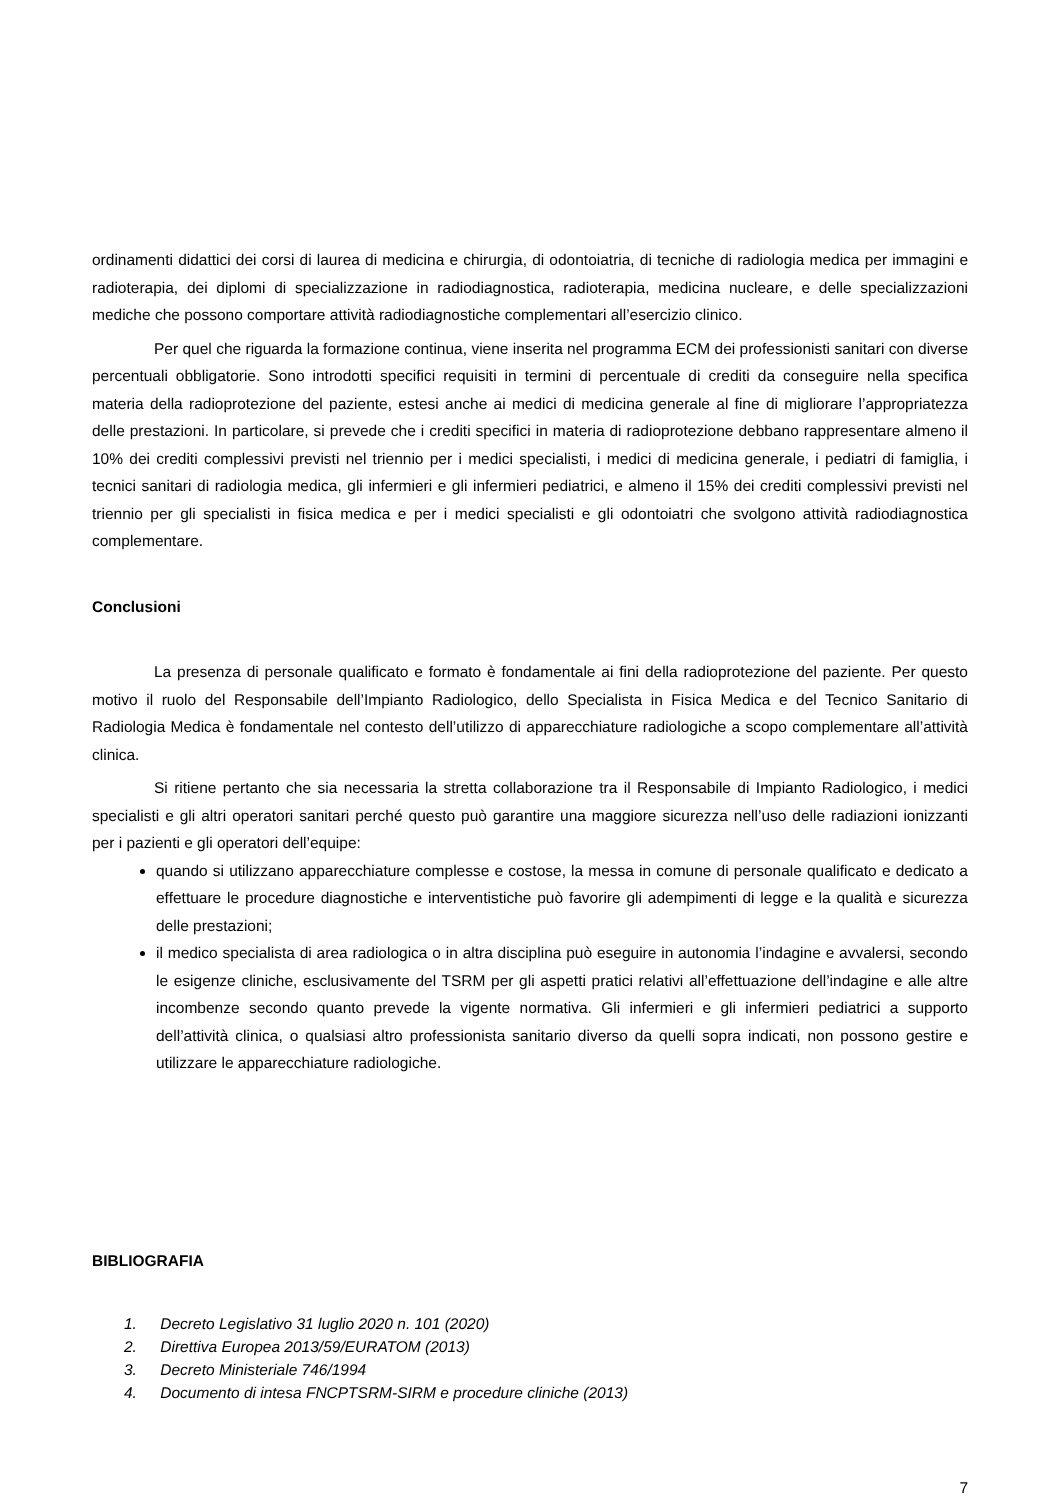ordinamenti didattici dei corsi di laurea di medicina e chirurgia, di odontoiatria, di tecniche di radiologia medica per immagini e radioterapia, dei diplomi di specializzazione in radiodiagnostica, radioterapia, medicina nucleare, e delle specializzazioni mediche che possono comportare attività radiodiagnostiche complementari all’esercizio clinico.
Per quel che riguarda la formazione continua, viene inserita nel programma ECM dei professionisti sanitari con diverse percentuali obbligatorie. Sono introdotti specifici requisiti in termini di percentuale di crediti da conseguire nella specifica materia della radioprotezione del paziente, estesi anche ai medici di medicina generale al fine di migliorare l’appropriatezza delle prestazioni. In particolare, si prevede che i crediti specifici in materia di radioprotezione debbano rappresentare almeno il 10% dei crediti complessivi previsti nel triennio per i medici specialisti, i medici di medicina generale, i pediatri di famiglia, i tecnici sanitari di radiologia medica, gli infermieri e gli infermieri pediatrici, e almeno il 15% dei crediti complessivi previsti nel triennio per gli specialisti in fisica medica e per i medici specialisti e gli odontoiatri che svolgono attività radiodiagnostica complementare.
Conclusioni
La presenza di personale qualificato e formato è fondamentale ai fini della radioprotezione del paziente. Per questo motivo il ruolo del Responsabile dell’Impianto Radiologico, dello Specialista in Fisica Medica e del Tecnico Sanitario di Radiologia Medica è fondamentale nel contesto dell’utilizzo di apparecchiature radiologiche a scopo complementare all’attività clinica.
Si ritiene pertanto che sia necessaria la stretta collaborazione tra il Responsabile di Impianto Radiologico, i medici specialisti e gli altri operatori sanitari perché questo può garantire una maggiore sicurezza nell’uso delle radiazioni ionizzanti per i pazienti e gli operatori dell’equipe:
quando si utilizzano apparecchiature complesse e costose, la messa in comune di personale qualificato e dedicato a effettuare le procedure diagnostiche e interventistiche può favorire gli adempimenti di legge e la qualità e sicurezza delle prestazioni;
il medico specialista di area radiologica o in altra disciplina può eseguire in autonomia l’indagine e avvalersi, secondo le esigenze cliniche, esclusivamente del TSRM per gli aspetti pratici relativi all’effettuazione dell’indagine e alle altre incombenze secondo quanto prevede la vigente normativa. Gli infermieri e gli infermieri pediatrici a supporto dell’attività clinica, o qualsiasi altro professionista sanitario diverso da quelli sopra indicati, non possono gestire e utilizzare le apparecchiature radiologiche.
BIBLIOGRAFIA
1. Decreto Legislativo 31 luglio 2020 n. 101 (2020)
2. Direttiva Europea 2013/59/EURATOM (2013)
3. Decreto Ministeriale 746/1994
4. Documento di intesa FNCPTSRM-SIRM e procedure cliniche (2013)
7